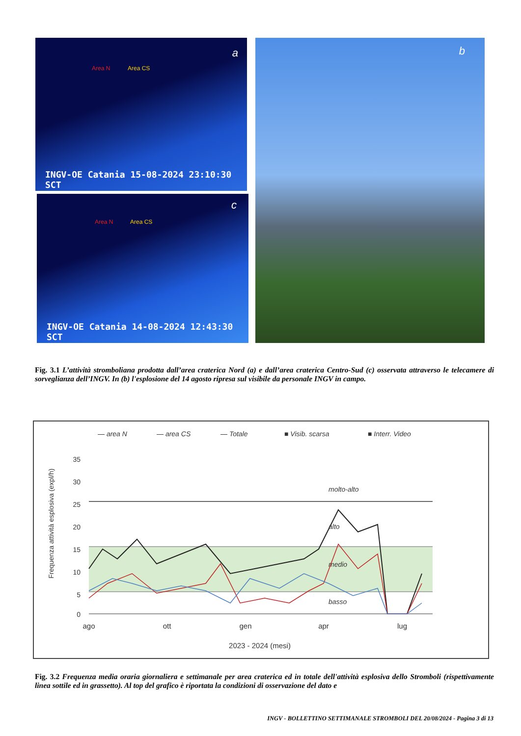a
Area N Area CS
INGV-OE Catania 15-08-2024 23:10:30 SCT
c
Area N Area CS
INGV-OE Catania 14-08-2024 12:43:30 SCT
b
Fig. 3.1 L’attività stromboliana prodotta dall’area craterica Nord (a) e dall’area craterica Centro-Sud (c) osservata attraverso le telecamere di sorveglianza dell’INGV. In (b) l'esplosione del 14 agosto ripresa sul visibile da personale INGV in campo.
— area N
— area CS
— Totale
■ Visib. scarsa
■ Interr. Video
35
30
25
20
15
10
5
0
Frequenza attività esplosiva (expl/h)
molto-alto
alto
medio
basso
ago
ott
gen
apr
lug
2023 - 2024 (mesi)
Fig. 3.2 Frequenza media oraria giornaliera e settimanale per area craterica ed in totale dell'attività esplosiva dello Stromboli (rispettivamente linea sottile ed in grassetto). Al top del grafico è riportata la condizioni di osservazione del dato e
INGV - BOLLETTINO SETTIMANALE STROMBOLI DEL 20/08/2024 - Pagina 3 di 13